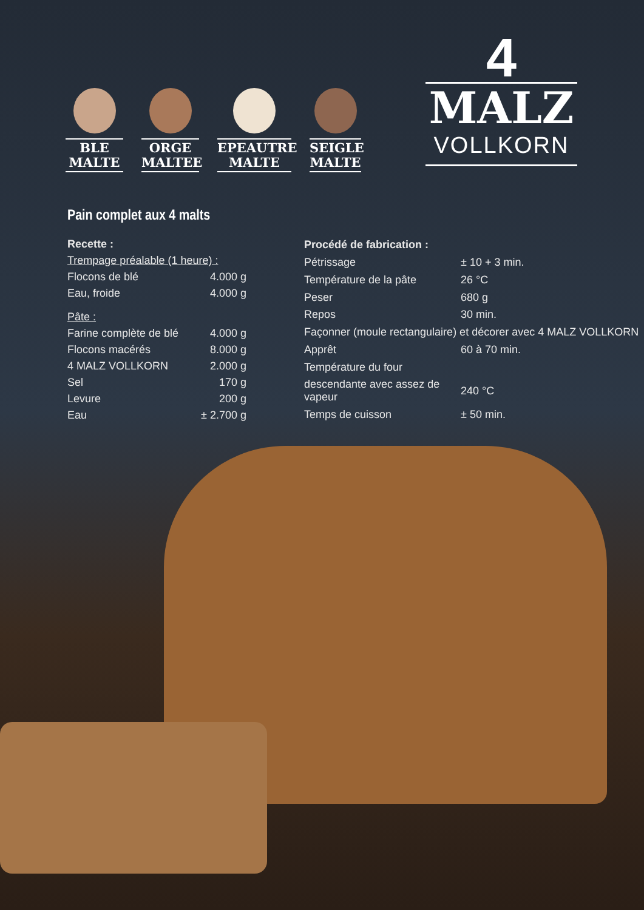BLE
MALTE
ORGE
MALTEE
EPEAUTRE
MALTE
SEIGLE
MALTE
4
MALZ
VOLLKORN
Pain complet aux 4 malts
| Recette : | |
| Trempage préalable (1 heure) : | |
| Flocons de blé | 4.000 g |
| Eau, froide | 4.000 g |
| Pâte : | |
| Farine complète de blé | 4.000 g |
| Flocons macérés | 8.000 g |
| 4 MALZ VOLLKORN | 2.000 g |
| Sel | 170 g |
| Levure | 200 g |
| Eau | ± 2.700 g |
| Procédé de fabrication : | |
| Pétrissage | ± 10 + 3 min. |
| Température de la pâte | 26 °C |
| Peser | 680 g |
| Repos | 30 min. |
| Façonner (moule rectangulaire) et décorer avec 4 MALZ VOLLKORN | |
| Apprêt | 60 à 70 min. |
| Température du four | |
| descendante avec assez de vapeur | 240 °C |
| Temps de cuisson | ± 50 min. |